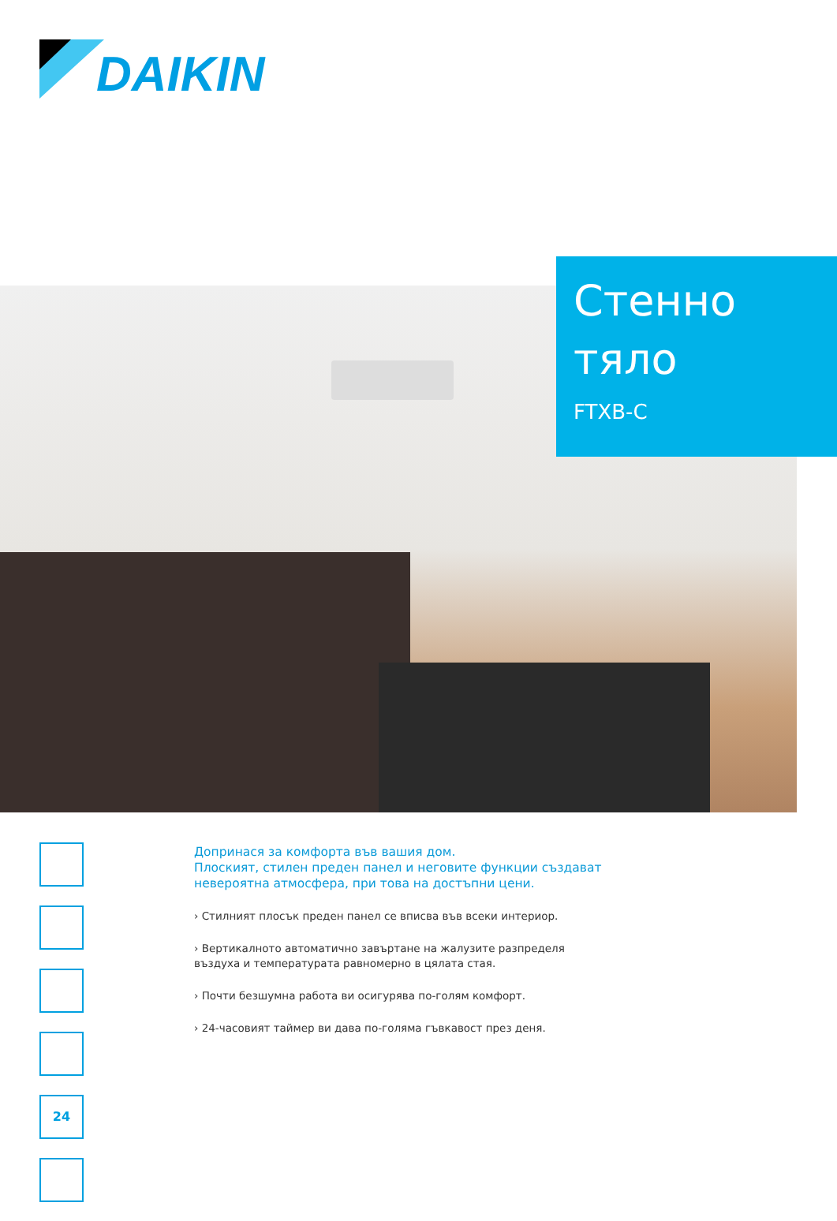DAIKIN
Стенно
тяло
FTXB-C
24
Допринася за комфорта във вашия дом.
Плоският, стилен преден панел и неговите функции създават невероятна атмосфера, при това на достъпни цени.
› Стилният плосък преден панел се вписва във всеки интериор.
› Вертикалното автоматично завъртане на жалузите разпределя въздуха и температурата равномерно в цялата стая.
› Почти безшумна работа ви осигурява по-голям комфорт.
› 24-часовият таймер ви дава по-голяма гъвкавост през деня.